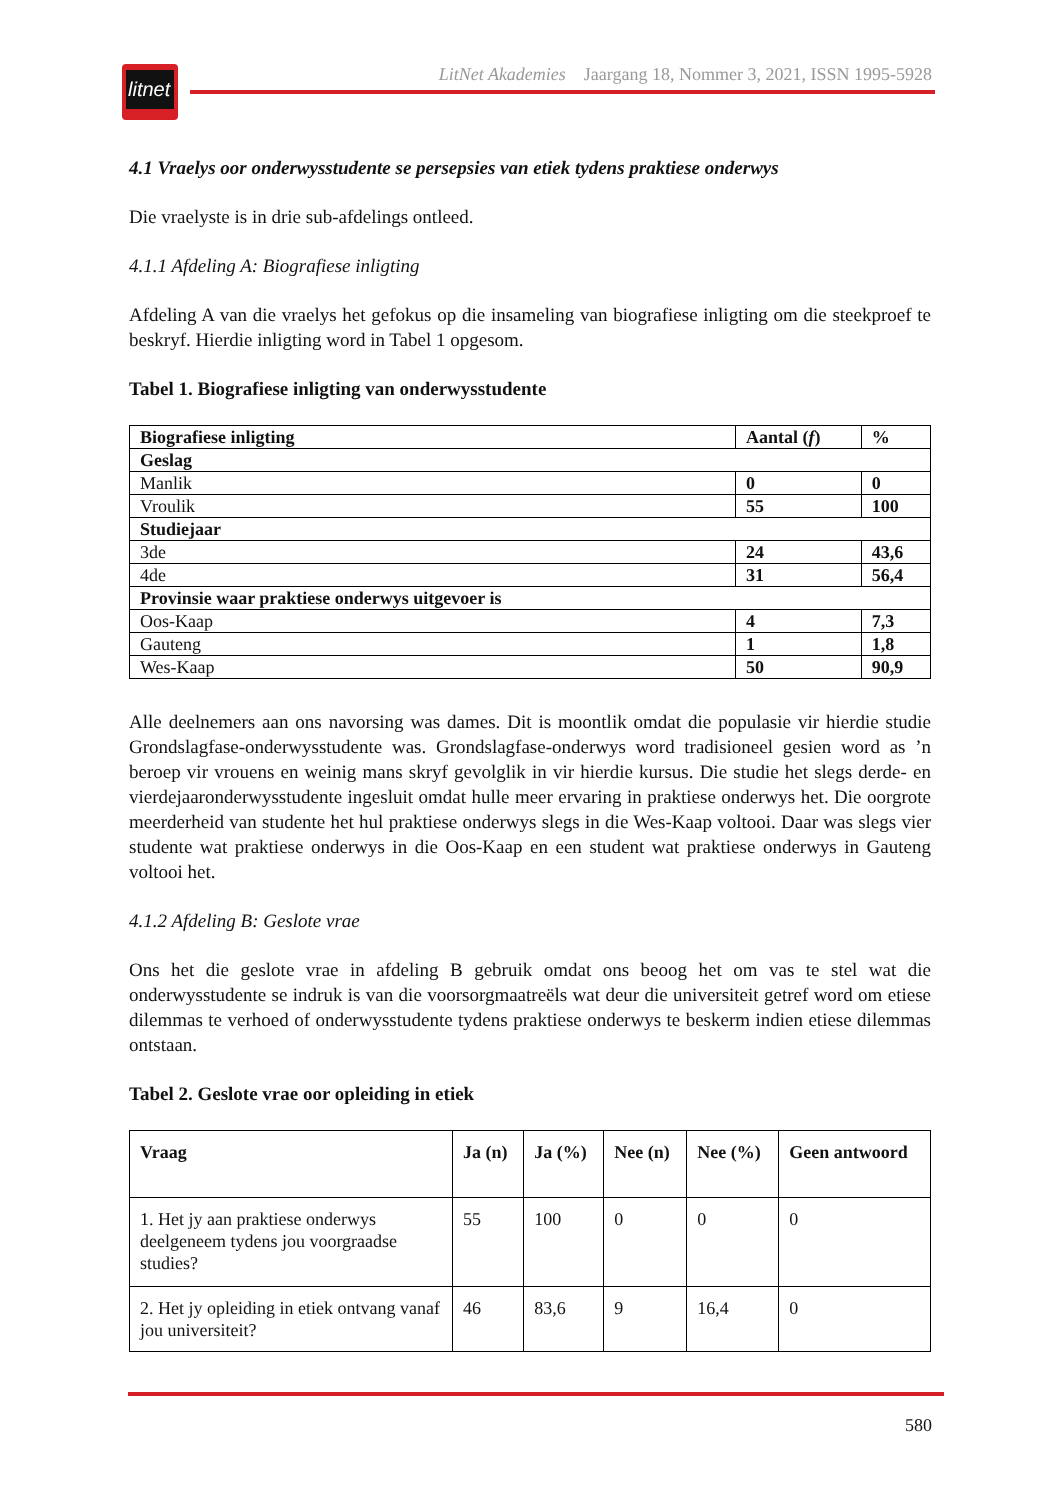litnet
LitNet Akademies Jaargang 18, Nommer 3, 2021, ISSN 1995-5928
4.1 Vraelys oor onderwysstudente se persepsies van etiek tydens praktiese onderwys
Die vraelyste is in drie sub-afdelings ontleed.
4.1.1 Afdeling A: Biografiese inligting
Afdeling A van die vraelys het gefokus op die insameling van biografiese inligting om die steekproef te beskryf. Hierdie inligting word in Tabel 1 opgesom.
Tabel 1. Biografiese inligting van onderwysstudente
| Biografiese inligting | Aantal ( f ) | % |
| --- | --- | --- |
| Geslag | | |
| Manlik | 0 | 0 |
| Vroulik | 55 | 100 |
| Studiejaar | | |
| 3de | 24 | 43,6 |
| 4de | 31 | 56,4 |
| Provinsie waar praktiese onderwys uitgevoer is | | |
| Oos-Kaap | 4 | 7,3 |
| Gauteng | 1 | 1,8 |
| Wes-Kaap | 50 | 90,9 |
Alle deelnemers aan ons navorsing was dames. Dit is moontlik omdat die populasie vir hierdie studie Grondslagfase-onderwysstudente was. Grondslagfase-onderwys word tradisioneel gesien word as ’n beroep vir vrouens en weinig mans skryf gevolglik in vir hierdie kursus. Die studie het slegs derde- en vierdejaaronderwysstudente ingesluit omdat hulle meer ervaring in praktiese onderwys het. Die oorgrote meerderheid van studente het hul praktiese onderwys slegs in die Wes-Kaap voltooi. Daar was slegs vier studente wat praktiese onderwys in die Oos-Kaap en een student wat praktiese onderwys in Gauteng voltooi het.
4.1.2 Afdeling B: Geslote vrae
Ons het die geslote vrae in afdeling B gebruik omdat ons beoog het om vas te stel wat die onderwysstudente se indruk is van die voorsorgmaatreëls wat deur die universiteit getref word om etiese dilemmas te verhoed of onderwysstudente tydens praktiese onderwys te beskerm indien etiese dilemmas ontstaan.
Tabel 2. Geslote vrae oor opleiding in etiek
| Vraag | Ja (n) | Ja (%) | Nee (n) | Nee (%) | Geen antwoord |
| --- | --- | --- | --- | --- | --- |
| 1. Het jy aan praktiese onderwys deelgeneem tydens jou voorgraadse studies? | 55 | 100 | 0 | 0 | 0 |
| 2. Het jy opleiding in etiek ontvang vanaf jou universiteit? | 46 | 83,6 | 9 | 16,4 | 0 |
580